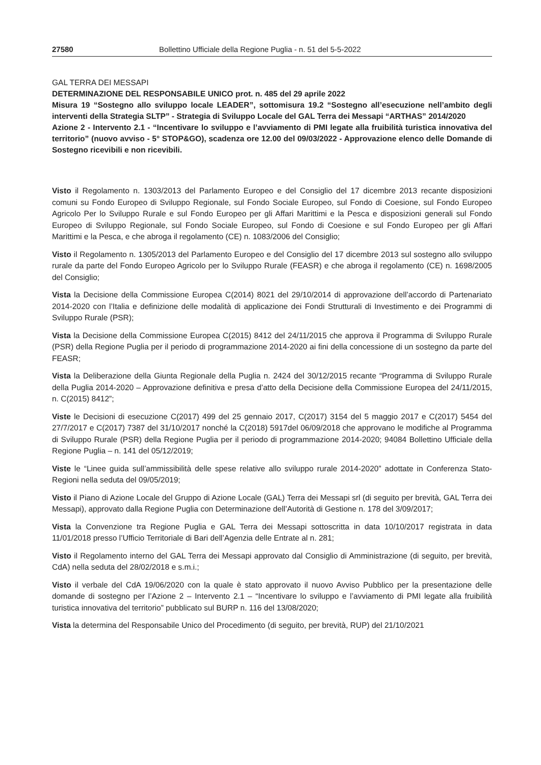27580 Bollettino Ufficiale della Regione Puglia - n. 51 del 5-5-2022
GAL TERRA DEI MESSAPI
DETERMINAZIONE DEL RESPONSABILE UNICO prot. n. 485 del 29 aprile 2022
Misura 19 “Sostegno allo sviluppo locale LEADER”, sottomisura 19.2 “Sostegno all’esecuzione nell’ambito degli interventi della Strategia SLTP” - Strategia di Sviluppo Locale del GAL Terra dei Messapi “ARTHAS” 2014/2020
Azione 2 - Intervento 2.1 - “Incentivare lo sviluppo e l’avviamento di PMI legate alla fruibilità turistica innovativa del territorio” (nuovo avviso - 5° STOP&GO), scadenza ore 12.00 del 09/03/2022 - Approvazione elenco delle Domande di Sostegno ricevibili e non ricevibili.
Visto il Regolamento n. 1303/2013 del Parlamento Europeo e del Consiglio del 17 dicembre 2013 recante disposizioni comuni su Fondo Europeo di Sviluppo Regionale, sul Fondo Sociale Europeo, sul Fondo di Coesione, sul Fondo Europeo Agricolo Per lo Sviluppo Rurale e sul Fondo Europeo per gli Affari Marittimi e la Pesca e disposizioni generali sul Fondo Europeo di Sviluppo Regionale, sul Fondo Sociale Europeo, sul Fondo di Coesione e sul Fondo Europeo per gli Affari Marittimi e la Pesca, e che abroga il regolamento (CE) n. 1083/2006 del Consiglio;
Visto il Regolamento n. 1305/2013 del Parlamento Europeo e del Consiglio del 17 dicembre 2013 sul sostegno allo sviluppo rurale da parte del Fondo Europeo Agricolo per lo Sviluppo Rurale (FEASR) e che abroga il regolamento (CE) n. 1698/2005 del Consiglio;
Vista la Decisione della Commissione Europea C(2014) 8021 del 29/10/2014 di approvazione dell’accordo di Partenariato 2014-2020 con l’Italia e definizione delle modalità di applicazione dei Fondi Strutturali di Investimento e dei Programmi di Sviluppo Rurale (PSR);
Vista la Decisione della Commissione Europea C(2015) 8412 del 24/11/2015 che approva il Programma di Sviluppo Rurale (PSR) della Regione Puglia per il periodo di programmazione 2014-2020 ai fini della concessione di un sostegno da parte del FEASR;
Vista la Deliberazione della Giunta Regionale della Puglia n. 2424 del 30/12/2015 recante “Programma di Sviluppo Rurale della Puglia 2014-2020 – Approvazione definitiva e presa d’atto della Decisione della Commissione Europea del 24/11/2015, n. C(2015) 8412”;
Viste le Decisioni di esecuzione C(2017) 499 del 25 gennaio 2017, C(2017) 3154 del 5 maggio 2017 e C(2017) 5454 del 27/7/2017 e C(2017) 7387 del 31/10/2017 nonché la C(2018) 5917del 06/09/2018 che approvano le modifiche al Programma di Sviluppo Rurale (PSR) della Regione Puglia per il periodo di programmazione 2014-2020; 94084 Bollettino Ufficiale della Regione Puglia – n. 141 del 05/12/2019;
Viste le “Linee guida sull’ammissibilità delle spese relative allo sviluppo rurale 2014-2020” adottate in Conferenza Stato-Regioni nella seduta del 09/05/2019;
Visto il Piano di Azione Locale del Gruppo di Azione Locale (GAL) Terra dei Messapi srl (di seguito per brevità, GAL Terra dei Messapi), approvato dalla Regione Puglia con Determinazione dell’Autorità di Gestione n. 178 del 3/09/2017;
Vista la Convenzione tra Regione Puglia e GAL Terra dei Messapi sottoscritta in data 10/10/2017 registrata in data 11/01/2018 presso l’Ufficio Territoriale di Bari dell’Agenzia delle Entrate al n. 281;
Visto il Regolamento interno del GAL Terra dei Messapi approvato dal Consiglio di Amministrazione (di seguito, per brevità, CdA) nella seduta del 28/02/2018 e s.m.i.;
Visto il verbale del CdA 19/06/2020 con la quale è stato approvato il nuovo Avviso Pubblico per la presentazione delle domande di sostegno per l’Azione 2 – Intervento 2.1 – “Incentivare lo sviluppo e l’avviamento di PMI legate alla fruibilità turistica innovativa del territorio” pubblicato sul BURP n. 116 del 13/08/2020;
Vista la determina del Responsabile Unico del Procedimento (di seguito, per brevità, RUP) del 21/10/2021